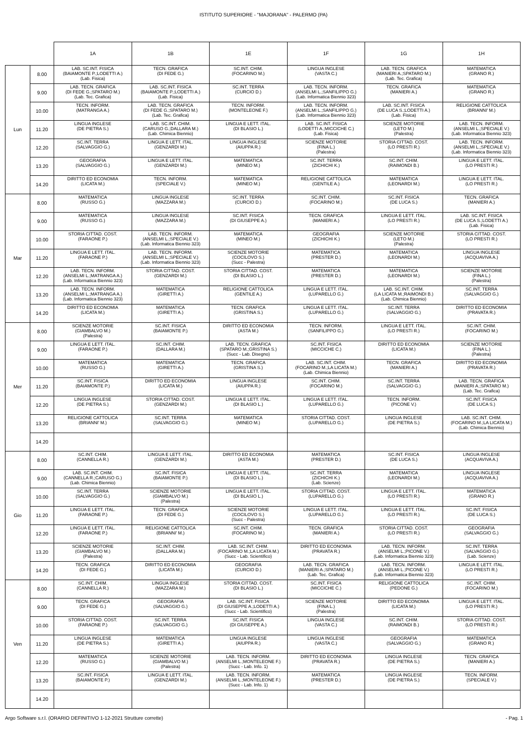ISTITUTO SUPERIORE - "MAJORANA" - PALERMO (PA)
| | | 1A | 1B | 1E | 1F | 1G | 1H |
| --- | --- | --- | --- | --- | --- | --- | --- |
| Lun | 8.00 | LAB. SC.INT. FISICA (BAIAMONTE P.;LODETTI A.) (Lab. Fisica) | TECN. GRAFICA (DI FEDE G.) | SC.INT. CHIM. (FOCARINO M.) | LINGUA INGLESE (VASTA C.) | LAB. TECN. GRAFICA (MANIERI A.;SPATARO M.) (Lab. Tec. Grafica) | MATEMATICA (GRANO R.) |
| | 9.00 | LAB. TECN. GRAFICA (DI FEDE G.;SPATARO M.) (Lab. Tec. Grafica) | LAB. SC.INT. FISICA (BAIAMONTE P.;LODETTI A.) (Lab. Fisica) | SC.INT. TERRA (CURCIO D.) | LAB. TECN. INFORM. (ANSELMI L.;SANFILIPPO G.) (Lab. Informatica Biennio 323) | TECN. GRAFICA (MANIERI A.) | MATEMATICA (GRANO R.) |
| | 10.00 | TECN. INFORM. (MATRANGA A.) | LAB. TECN. GRAFICA (DI FEDE G.;SPATARO M.) (Lab. Tec. Grafica) | TECN. INFORM. (MONTELEONE F.) | LAB. TECN. INFORM. (ANSELMI L.;SANFILIPPO G.) (Lab. Informatica Biennio 323) | LAB. SC.INT. FISICA (DE LUCA S.;LODETTI A.) (Lab. Fisica) | RELIGIONE CATTOLICA (BRIANNI' M.) |
| | 11.20 | LINGUA INGLESE (DE PIETRA S.) | LAB. SC.INT. CHIM. (CARUSO G.;DALLARA M.) (Lab. Chimica Biennio) | LINGUA E LETT. ITAL. (DI BLASIO L.) | LAB. SC.INT. FISICA (LODETTI A.;MICCICHE C.) (Lab. Fisica) | SCIENZE MOTORIE (LETO M.) (Palestra) | LAB. TECN. INFORM. (ANSELMI L.;SPECIALE V.) (Lab. Informatica Biennio 323) |
| | 12.20 | SC.INT. TERRA (SALVAGGIO G.) | LINGUA E LETT. ITAL. (GENZARDI M.) | LINGUA INGLESE (AIUPPA R.) | SCIENZE MOTORIE (FINA L.) (Palestra) | STORIA CITTAD. COST. (LO PRESTI R.) | LAB. TECN. INFORM. (ANSELMI L.;SPECIALE V.) (Lab. Informatica Biennio 323) |
| | 13.20 | GEOGRAFIA (SALVAGGIO G.) | LINGUA E LETT. ITAL. (GENZARDI M.) | MATEMATICA (MINEO M.) | SC.INT. TERRA (ZICHICHI K.) | SC.INT. CHIM. (RAIMONDI B.) | LINGUA E LETT. ITAL. (LO PRESTI R.) |
| | 14.20 | DIRITTO ED ECONOMIA (LICATA M.) | TECN. INFORM. (SPECIALE V.) | MATEMATICA (MINEO M.) | RELIGIONE CATTOLICA (GENTILE A.) | MATEMATICA (LEONARDI M.) | LINGUA E LETT. ITAL. (LO PRESTI R.) |
| Mar | 8.00 | MATEMATICA (RUSSO G.) | LINGUA INGLESE (MAZZARA M.) | SC.INT. TERRA (CURCIO D.) | SC.INT. CHIM. (FOCARINO M.) | SC.INT. FISICA (DE LUCA S.) | TECN. GRAFICA (MANIERI A.) |
| | 9.00 | MATEMATICA (RUSSO G.) | LINGUA INGLESE (MAZZARA M.) | SC.INT. FISICA (DI GIUSEPPE A.) | TECN. GRAFICA (MANIERI A.) | LINGUA E LETT. ITAL. (LO PRESTI R.) | LAB. SC.INT. FISICA (DE LUCA S.;LODETTI A.) (Lab. Fisica) |
| | 10.00 | STORIA CITTAD. COST. (FARAONE P.) | LAB. TECN. INFORM. (ANSELMI L.;SPECIALE V.) (Lab. Informatica Biennio 323) | MATEMATICA (MINEO M.) | GEOGRAFIA (ZICHICHI K.) | SCIENZE MOTORIE (LETO M.) (Palestra) | STORIA CITTAD. COST. (LO PRESTI R.) |
| | 11.20 | LINGUA E LETT. ITAL. (FARAONE P.) | LAB. TECN. INFORM. (ANSELMI L.;SPECIALE V.) (Lab. Informatica Biennio 323) | SCIENZE MOTORIE (COCILOVO S.) (Succ - Palestra) | MATEMATICA (PRESTER D.) | MATEMATICA (LEONARDI M.) | LINGUA INGLESE (ACQUAVIVA A.) |
| | 12.20 | LAB. TECN. INFORM. (ANSELMI L.;MATRANGA A.) (Lab. Informatica Biennio 323) | STORIA CITTAD. COST. (GENZARDI M.) | STORIA CITTAD. COST. (DI BLASIO L.) | MATEMATICA (PRESTER D.) | MATEMATICA (LEONARDI M.) | SCIENZE MOTORIE (FINA L.) (Palestra) |
| | 13.20 | LAB. TECN. INFORM. (ANSELMI L.;MATRANGA A.) (Lab. Informatica Biennio 323) | MATEMATICA (GIRETTI A.) | RELIGIONE CATTOLICA (GENTILE A.) | LINGUA E LETT. ITAL. (LUPARELLO G.) | LAB. SC.INT. CHIM. (LA LICATA M.;RAIMONDI B.) (Lab. Chimica Biennio) | SC.INT. TERRA (SALVAGGIO G.) |
| | 14.20 | DIRITTO ED ECONOMIA (LICATA M.) | MATEMATICA (GIRETTI A.) | TECN. GRAFICA (GRISTINA S.) | LINGUA E LETT. ITAL. (LUPARELLO G.) | SC.INT. TERRA (SALVAGGIO G.) | DIRITTO ED ECONOMIA (PRAVATA R.) |
| Mer | 8.00 | SCIENZE MOTORIE (GIAMBALVO M.) (Palestra) | SC.INT. FISICA (BAIAMONTE P.) | DIRITTO ED ECONOMIA (ASTA M.) | TECN. INFORM. (SANFILIPPO G.) | LINGUA E LETT. ITAL. (LO PRESTI R.) | SC.INT. CHIM. (FOCARINO M.) |
| | 9.00 | LINGUA E LETT. ITAL. (FARAONE P.) | SC.INT. CHIM. (DALLARA M.) | LAB. TECN. GRAFICA (SPATARO M.;GRISTINA S.) (Succ - Lab. Disegno) | SC.INT. FISICA (MICCICHE C.) | DIRITTO ED ECONOMIA (LICATA M.) | SCIENZE MOTORIE (FINA L.) (Palestra) |
| | 10.00 | MATEMATICA (RUSSO G.) | MATEMATICA (GIRETTI A.) | TECN. GRAFICA (GRISTINA S.) | LAB. SC.INT. CHIM. (FOCARINO M.;LA LICATA M.) (Lab. Chimica Biennio) | TECN. GRAFICA (MANIERI A.) | DIRITTO ED ECONOMIA (PRAVATA R.) |
| | 11.20 | SC.INT. FISICA (BAIAMONTE P.) | DIRITTO ED ECONOMIA (LICATA M.) | LINGUA INGLESE (AIUPPA R.) | SC.INT. CHIM. (FOCARINO M.) | SC.INT. TERRA (SALVAGGIO G.) | LAB. TECN. GRAFICA (MANIERI A.;SPATARO M.) (Lab. Tec. Grafica) |
| | 12.20 | LINGUA INGLESE (DE PIETRA S.) | STORIA CITTAD. COST. (GENZARDI M.) | LINGUA E LETT. ITAL. (DI BLASIO L.) | LINGUA E LETT. ITAL. (LUPARELLO G.) | TECN. INFORM. (PICONE V.) | SC.INT. FISICA (DE LUCA S.) |
| | 13.20 | RELIGIONE CATTOLICA (BRIANNI' M.) | SC.INT. TERRA (SALVAGGIO G.) | MATEMATICA (MINEO M.) | STORIA CITTAD. COST. (LUPARELLO G.) | LINGUA INGLESE (DE PIETRA S.) | LAB. SC.INT. CHIM. (FOCARINO M.;LA LICATA M.) (Lab. Chimica Biennio) |
| | 14.20 | | | | | | |
| Gio | 8.00 | SC.INT. CHIM. (CANNELLA R.) | LINGUA E LETT. ITAL. (GENZARDI M.) | DIRITTO ED ECONOMIA (ASTA M.) | MATEMATICA (PRESTER D.) | SC.INT. FISICA (DE LUCA S.) | LINGUA INGLESE (ACQUAVIVA A.) |
| | 9.00 | LAB. SC.INT. CHIM. (CANNELLA R.;CARUSO G.) (Lab. Chimica Biennio) | SC.INT. FISICA (BAIAMONTE P.) | LINGUA E LETT. ITAL. (DI BLASIO L.) | SC.INT. TERRA (ZICHICHI K.) (Lab. Scienze) | MATEMATICA (LEONARDI M.) | LINGUA INGLESE (ACQUAVIVA A.) |
| | 10.00 | SC.INT. TERRA (SALVAGGIO G.) | SCIENZE MOTORIE (GIAMBALVO M.) (Palestra) | LINGUA E LETT. ITAL. (DI BLASIO L.) | STORIA CITTAD. COST. (LUPARELLO G.) | LINGUA E LETT. ITAL. (LO PRESTI R.) | MATEMATICA (GRANO R.) |
| | 11.20 | LINGUA E LETT. ITAL. (FARAONE P.) | TECN. GRAFICA (DI FEDE G.) | SCIENZE MOTORIE (COCILOVO S.) (Succ - Palestra) | LINGUA E LETT. ITAL. (LUPARELLO G.) | LINGUA E LETT. ITAL. (LO PRESTI R.) | SC.INT. FISICA (DE LUCA S.) |
| | 12.20 | LINGUA E LETT. ITAL. (FARAONE P.) | RELIGIONE CATTOLICA (BRIANNI' M.) | SC.INT. CHIM. (FOCARINO M.) | TECN. GRAFICA (MANIERI A.) | STORIA CITTAD. COST. (LO PRESTI R.) | GEOGRAFIA (SALVAGGIO G.) |
| | 13.20 | SCIENZE MOTORIE (GIAMBALVO M.) (Palestra) | SC.INT. CHIM. (DALLARA M.) | LAB. SC.INT. CHIM. (FOCARINO M.;LA LICATA M.) (Succ - Lab. Scientifico) | DIRITTO ED ECONOMIA (PRAVATA R.) | LAB. TECN. INFORM. (ANSELMI L.;PICONE V.) (Lab. Informatica Biennio 323) | SC.INT. TERRA (SALVAGGIO G.) (Lab. Scienze) |
| | 14.20 | TECN. GRAFICA (DI FEDE G.) | DIRITTO ED ECONOMIA (LICATA M.) | GEOGRAFIA (CURCIO D.) | LAB. TECN. GRAFICA (MANIERI A.;SPATARO M.) (Lab. Tec. Grafica) | LAB. TECN. INFORM. (ANSELMI L.;PICONE V.) (Lab. Informatica Biennio 323) | LINGUA E LETT. ITAL. (LO PRESTI R.) |
| Ven | 8.00 | SC.INT. CHIM. (CANNELLA R.) | LINGUA INGLESE (MAZZARA M.) | STORIA CITTAD. COST. (DI BLASIO L.) | SC.INT. FISICA (MICCICHE C.) | RELIGIONE CATTOLICA (PEDONE G.) | SC.INT. CHIM. (FOCARINO M.) |
| | 9.00 | TECN. GRAFICA (DI FEDE G.) | GEOGRAFIA (SALVAGGIO G.) | LAB. SC.INT. FISICA (DI GIUSEPPE A.;LODETTI A.) (Succ - Lab. Scientifico) | SCIENZE MOTORIE (FINA L.) (Palestra) | DIRITTO ED ECONOMIA (LICATA M.) | LINGUA E LETT. ITAL. (LO PRESTI R.) |
| | 10.00 | STORIA CITTAD. COST. (FARAONE P.) | SC.INT. TERRA (SALVAGGIO G.) | SC.INT. FISICA (DI GIUSEPPE A.) | LINGUA INGLESE (VASTA C.) | SC.INT. CHIM. (RAIMONDI B.) | STORIA CITTAD. COST. (LO PRESTI R.) |
| | 11.20 | LINGUA INGLESE (DE PIETRA S.) | MATEMATICA (GIRETTI A.) | LINGUA INGLESE (AIUPPA R.) | LINGUA INGLESE (VASTA C.) | GEOGRAFIA (SALVAGGIO G.) | MATEMATICA (GRANO R.) |
| | 12.20 | MATEMATICA (RUSSO G.) | SCIENZE MOTORIE (GIAMBALVO M.) (Palestra) | LAB. TECN. INFORM. (ANSELMI L.;MONTELEONE F.) (Succ - Lab. Info. 1) | DIRITTO ED ECONOMIA (PRAVATA R.) | LINGUA INGLESE (DE PIETRA S.) | TECN. GRAFICA (MANIERI A.) |
| | 13.20 | SC.INT. FISICA (BAIAMONTE P.) | LINGUA E LETT. ITAL. (GENZARDI M.) | LAB. TECN. INFORM. (ANSELMI L.;MONTELEONE F.) (Succ - Lab. Info. 1) | MATEMATICA (PRESTER D.) | LINGUA INGLESE (DE PIETRA S.) | TECN. INFORM. (SPECIALE V.) |
| | 14.20 | | | | | | |
Argo Software s.r.l. (ORARIO DEFINITIVO 1-12-2021 Strutture corrette) - Pag. 1